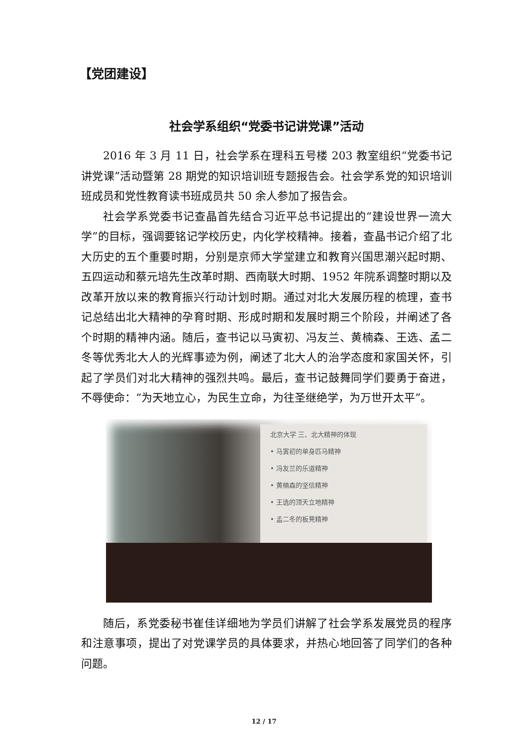【党团建设】
社会学系组织“党委书记讲党课”活动
2016 年 3 月 11 日，社会学系在理科五号楼 203 教室组织“党委书记讲党课”活动暨第 28 期党的知识培训班专题报告会。社会学系党的知识培训班成员和党性教育读书班成员共 50 余人参加了报告会。
社会学系党委书记查晶首先结合习近平总书记提出的“建设世界一流大学”的目标，强调要铭记学校历史，内化学校精神。接着，查晶书记介绍了北大历史的五个重要时期，分别是京师大学堂建立和教育兴国思潮兴起时期、五四运动和蔡元培先生改革时期、西南联大时期、1952 年院系调整时期以及改革开放以来的教育振兴行动计划时期。通过对北大发展历程的梳理，查书记总结出北大精神的孕育时期、形成时期和发展时期三个阶段，并阐述了各个时期的精神内涵。随后，查书记以马寅初、冯友兰、黄楠森、王选、孟二冬等优秀北大人的光辉事迹为例，阐述了北大人的治学态度和家国关怀，引起了学员们对北大精神的强烈共鸣。最后，查书记鼓舞同学们要勇于奋进，不辱使命：“为天地立心，为民生立命，为往圣继绝学，为万世开太平”。
北京大学 三、北大精神的体现
• 马寅初的单身匹马精神
• 冯友兰的乐道精神
• 黄楠森的坚信精神
• 王选的顶天立地精神
• 孟二冬的板凳精神
随后，系党委秘书崔佳详细地为学员们讲解了社会学系发展党员的程序和注意事项，提出了对党课学员的具体要求，并热心地回答了同学们的各种问题。
12 / 17